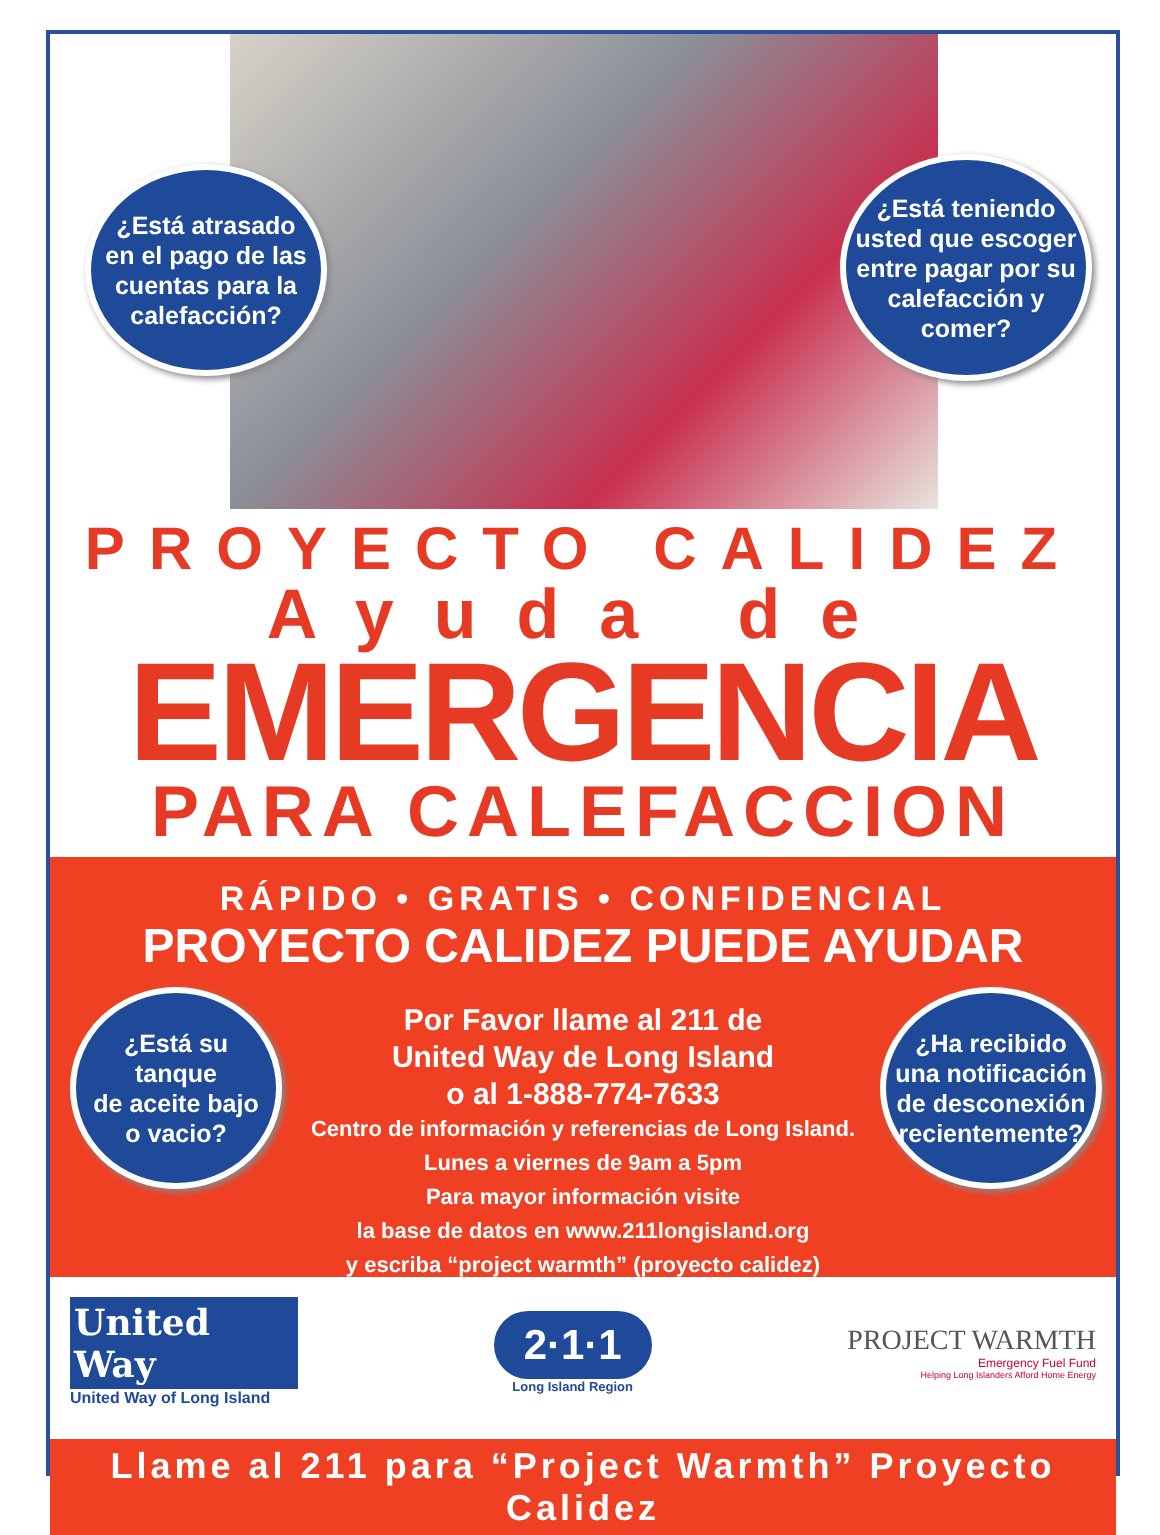¿Está atrasado
en el pago de las
cuentas para la
calefacción?
¿Está teniendo
usted que escoger
entre pagar por su
calefacción y
comer?
PROYECTO CALIDEZ
Ayuda de
EMERGENCIA
PARA CALEFACCION
RÁPIDO • GRATIS • CONFIDENCIAL
PROYECTO CALIDEZ PUEDE AYUDAR
¿Está su
tanque
de aceite bajo
o vacio?
¿Ha recibido
una notificación
de desconexión
recientemente?
Por Favor llame al 211 de
United Way de Long Island
o al 1-888-774-7633
Centro de información y referencias de Long Island.
Lunes a viernes de 9am a 5pm
Para mayor información visite
la base de datos en www.211longisland.org
y escriba “project warmth” (proyecto calidez)
United
Way
United Way of Long Island
2·1·1
Long Island Region
PROJECT WARMTH
Emergency Fuel Fund
Helping Long Islanders Afford Home Energy
Llame al 211 para “Project Warmth” Proyecto Calidez